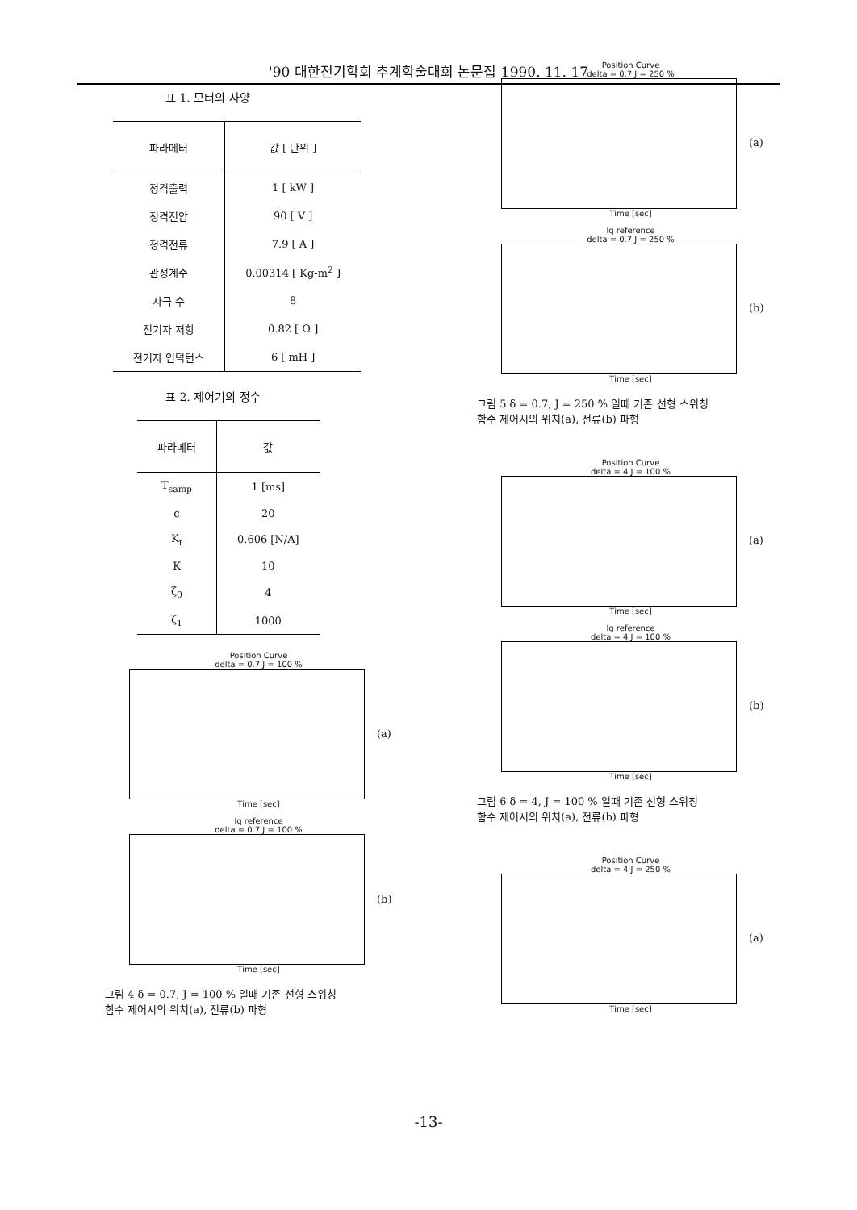'90 대한전기학회 추계학술대회 논문집 1990. 11. 17
표 1. 모터의 사양
| 파라메터 | 값 [ 단위 ] |
| --- | --- |
| 정격출력 | 1 [ kW ] |
| 정격전압 | 90 [ V ] |
| 정격전류 | 7.9 [ A ] |
| 관성계수 | 0.00314 [ Kg-m<sup>2</sup> ] |
| 자극 수 | 8 |
| 전기자 저항 | 0.82 [ Ω ] |
| 전기자 인덕턴스 | 6 [ mH ] |
표 2. 제어기의 정수
| 파라메터 | 값 |
| --- | --- |
| T<sub>samp</sub> | 1 [ms] |
| c | 20 |
| K<sub>t</sub> | 0.606 [N/A] |
| K | 10 |
| ζ<sub>0</sub> | 4 |
| ζ<sub>1</sub> | 1000 |
Position Curve
delta = 0.7 J = 100 %
(a)
Time [sec]
Iq reference
delta = 0.7 J = 100 %
(b)
Time [sec]
그림 4 δ = 0.7, J = 100 % 일때 기존 선형 스위칭
함수 제어시의 위치(a), 전류(b) 파형
Position Curve
delta = 0.7 J = 250 %
(a)
Time [sec]
Iq reference
delta = 0.7 J = 250 %
(b)
Time [sec]
그림 5 δ = 0.7, J = 250 % 일때 기존 선형 스위칭
함수 제어시의 위치(a), 전류(b) 파형
Position Curve
delta = 4 J = 100 %
(a)
Time [sec]
Iq reference
delta = 4 J = 100 %
(b)
Time [sec]
그림 6 δ = 4, J = 100 % 일때 기존 선형 스위칭
함수 제어시의 위치(a), 전류(b) 파형
Position Curve
delta = 4 J = 250 %
(a)
Time [sec]
-13-